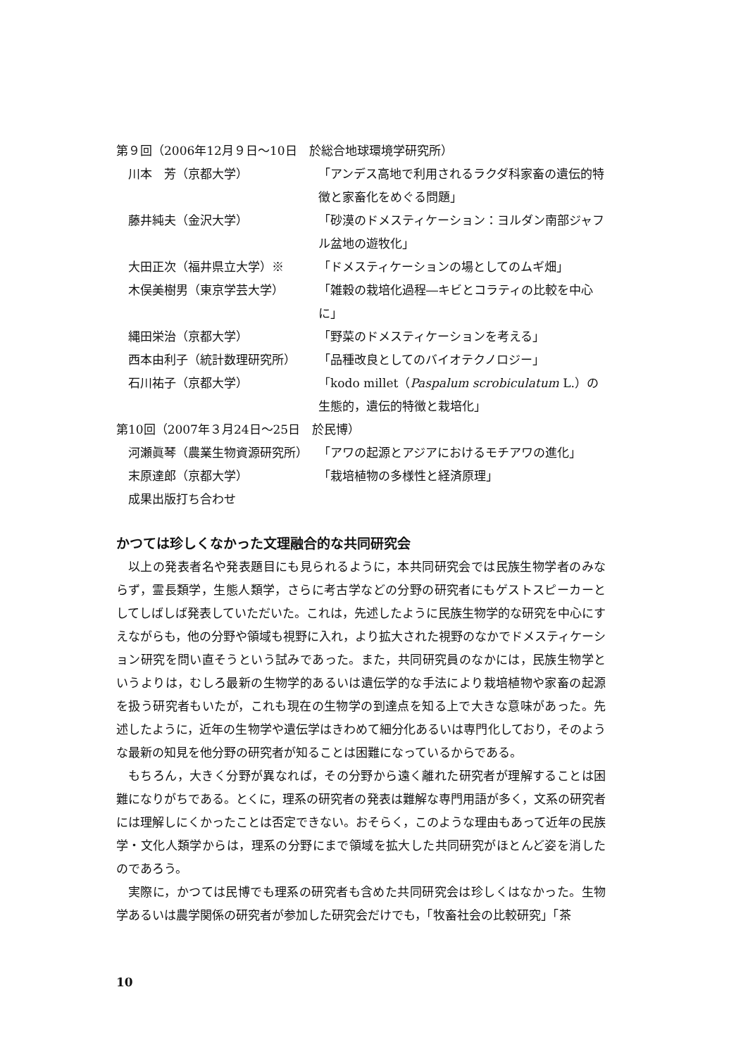第９回（2006年12月９日〜10日　於総合地球環境学研究所）
川本　芳（京都大学） 「アンデス高地で利用されるラクダ科家畜の遺伝的特徴と家畜化をめぐる問題」
藤井純夫（金沢大学） 「砂漠のドメスティケーション：ヨルダン南部ジャフル盆地の遊牧化」
大田正次（福井県立大学）※ 「ドメスティケーションの場としてのムギ畑」
木俣美樹男（東京学芸大学） 「雑穀の栽培化過程―キビとコラティの比較を中心に」
縄田栄治（京都大学） 「野菜のドメスティケーションを考える」
西本由利子（統計数理研究所） 「品種改良としてのバイオテクノロジー」
石川祐子（京都大学） 「kodo millet（Paspalum scrobiculatum L.）の生態的，遺伝的特徴と栽培化」
第10回（2007年３月24日〜25日　於民博）
河瀬眞琴（農業生物資源研究所） 「アワの起源とアジアにおけるモチアワの進化」
末原達郎（京都大学） 「栽培植物の多様性と経済原理」
成果出版打ち合わせ
かつては珍しくなかった文理融合的な共同研究会
以上の発表者名や発表題目にも見られるように，本共同研究会では民族生物学者のみならず，霊長類学，生態人類学，さらに考古学などの分野の研究者にもゲストスピーカーとしてしばしば発表していただいた。これは，先述したように民族生物学的な研究を中心にすえながらも，他の分野や領域も視野に入れ，より拡大された視野のなかでドメスティケーション研究を問い直そうという試みであった。また，共同研究員のなかには，民族生物学というよりは，むしろ最新の生物学的あるいは遺伝学的な手法により栽培植物や家畜の起源を扱う研究者もいたが，これも現在の生物学の到達点を知る上で大きな意味があった。先述したように，近年の生物学や遺伝学はきわめて細分化あるいは専門化しており，そのような最新の知見を他分野の研究者が知ることは困難になっているからである。
もちろん，大きく分野が異なれば，その分野から遠く離れた研究者が理解することは困難になりがちである。とくに，理系の研究者の発表は難解な専門用語が多く，文系の研究者には理解しにくかったことは否定できない。おそらく，このような理由もあって近年の民族学・文化人類学からは，理系の分野にまで領域を拡大した共同研究がほとんど姿を消したのであろう。
実際に，かつては民博でも理系の研究者も含めた共同研究会は珍しくはなかった。生物学あるいは農学関係の研究者が参加した研究会だけでも，「牧畜社会の比較研究」「茶
10